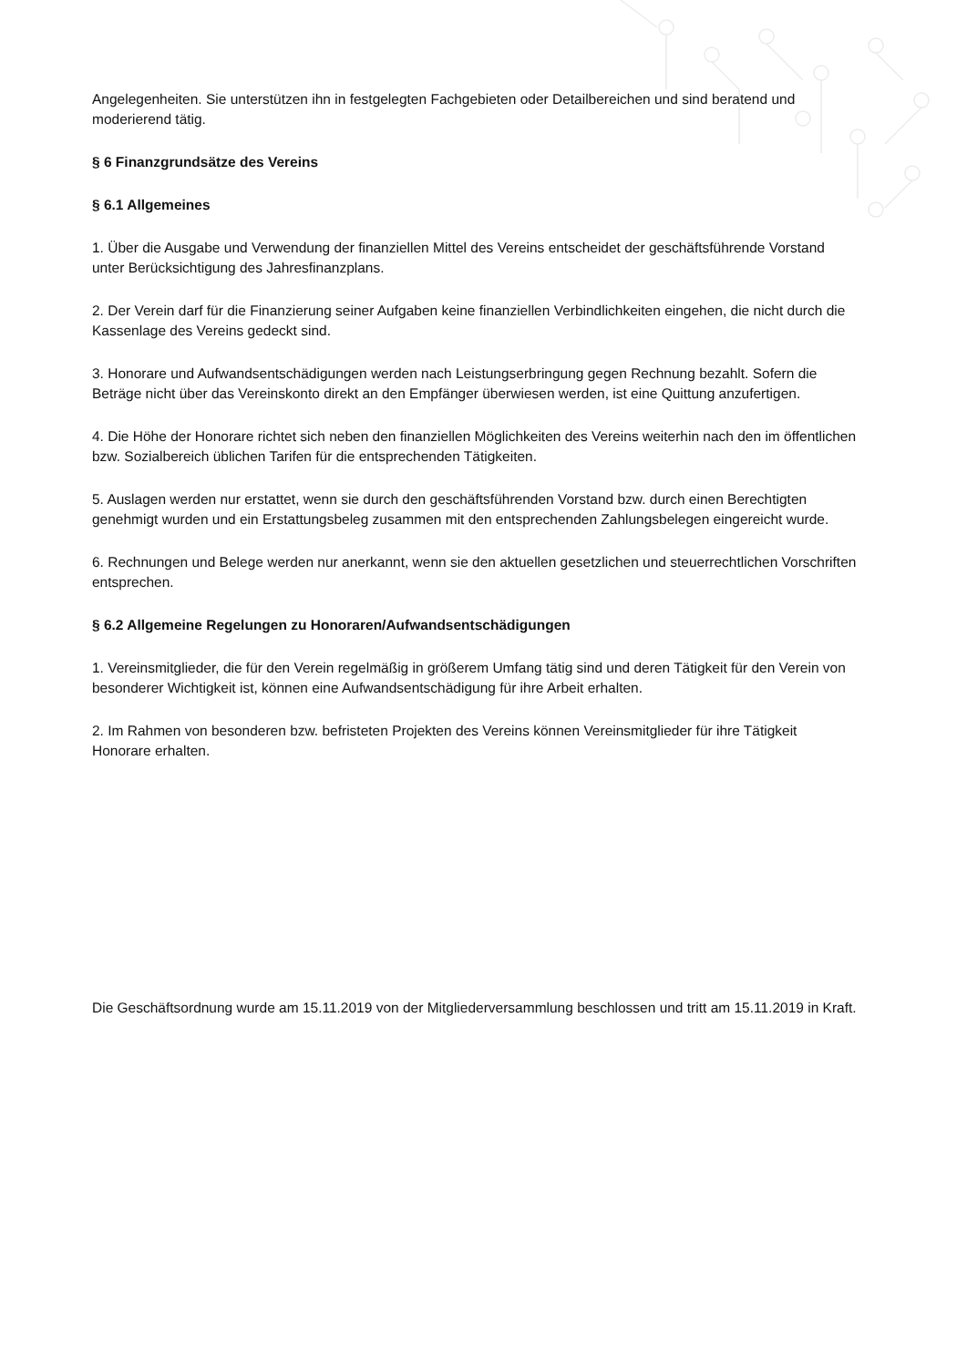Angelegenheiten. Sie unterstützen ihn in festgelegten Fachgebieten oder Detailbereichen und sind beratend und moderierend tätig.
§ 6 Finanzgrundsätze des Vereins
§ 6.1 Allgemeines
1. Über die Ausgabe und Verwendung der finanziellen Mittel des Vereins entscheidet der geschäftsführende Vorstand unter Berücksichtigung des Jahresfinanzplans.
2. Der Verein darf für die Finanzierung seiner Aufgaben keine finanziellen Verbindlichkeiten eingehen, die nicht durch die Kassenlage des Vereins gedeckt sind.
3. Honorare und Aufwandsentschädigungen werden nach Leistungserbringung gegen Rechnung bezahlt. Sofern die Beträge nicht über das Vereinskonto direkt an den Empfänger überwiesen werden, ist eine Quittung anzufertigen.
4. Die Höhe der Honorare richtet sich neben den finanziellen Möglichkeiten des Vereins weiterhin nach den im öffentlichen bzw. Sozialbereich üblichen Tarifen für die entsprechenden Tätigkeiten.
5. Auslagen werden nur erstattet, wenn sie durch den geschäftsführenden Vorstand bzw. durch einen Berechtigten genehmigt wurden und ein Erstattungsbeleg zusammen mit den entsprechenden Zahlungsbelegen eingereicht wurde.
6. Rechnungen und Belege werden nur anerkannt, wenn sie den aktuellen gesetzlichen und steuerrechtlichen Vorschriften entsprechen.
§ 6.2 Allgemeine Regelungen zu Honoraren/Aufwandsentschädigungen
1. Vereinsmitglieder, die für den Verein regelmäßig in größerem Umfang tätig sind und deren Tätigkeit für den Verein von besonderer Wichtigkeit ist, können eine Aufwandsentschädigung für ihre Arbeit erhalten.
2. Im Rahmen von besonderen bzw. befristeten Projekten des Vereins können Vereinsmitglieder für ihre Tätigkeit Honorare erhalten.
Die Geschäftsordnung wurde am 15.11.2019 von der Mitgliederversammlung beschlossen und tritt am 15.11.2019 in Kraft.